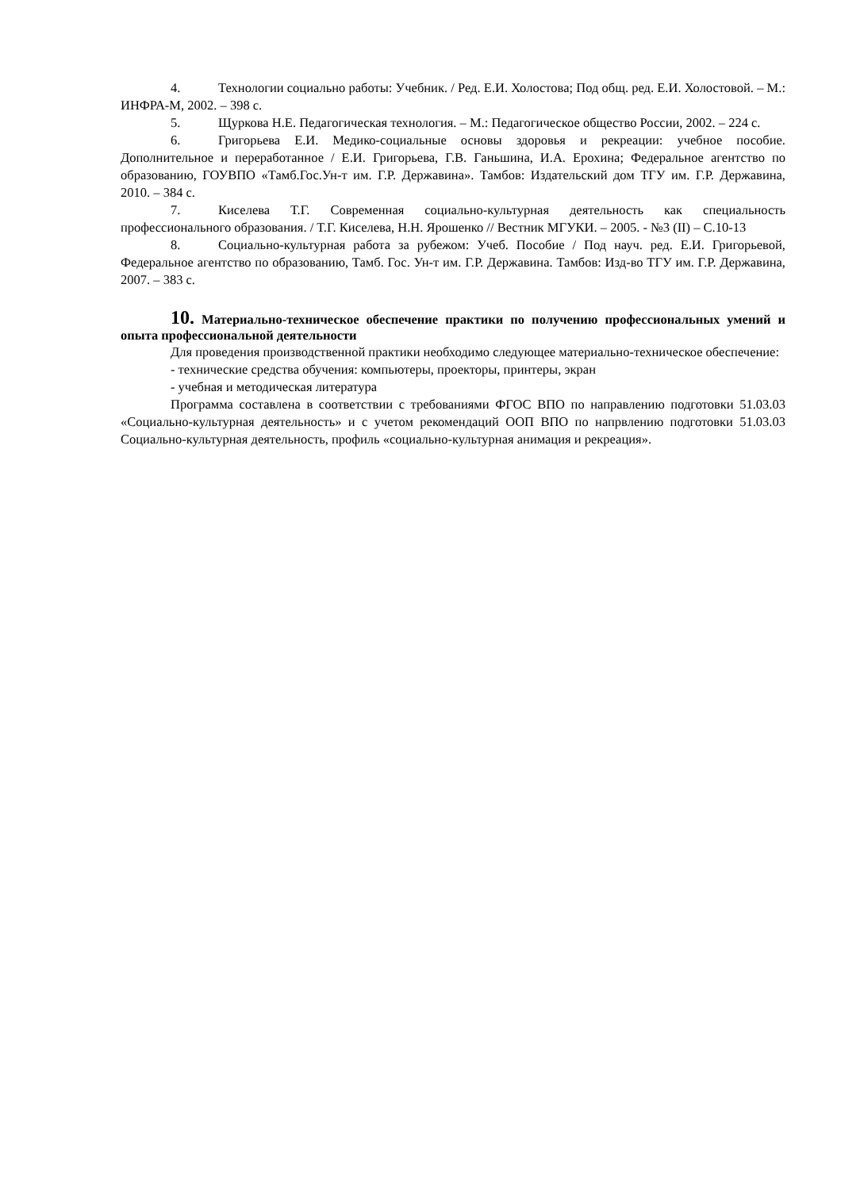4. Технологии социально работы: Учебник. / Ред. Е.И. Холостова; Под общ. ред. Е.И. Холостовой. – М.: ИНФРА-М, 2002. – 398 с.
5. Щуркова Н.Е. Педагогическая технология. – М.: Педагогическое общество России, 2002. – 224 с.
6. Григорьева Е.И. Медико-социальные основы здоровья и рекреации: учебное пособие. Дополнительное и переработанное / Е.И. Григорьева, Г.В. Ганьшина, И.А. Ерохина; Федеральное агентство по образованию, ГОУВПО «Тамб.Гос.Ун-т им. Г.Р. Державина». Тамбов: Издательский дом ТГУ им. Г.Р. Державина, 2010. – 384 с.
7. Киселева Т.Г. Современная социально-культурная деятельность как специальность профессионального образования. / Т.Г. Киселева, Н.Н. Ярошенко // Вестник МГУКИ. – 2005. - №3 (II) – С.10-13
8. Социально-культурная работа за рубежом: Учеб. Пособие / Под науч. ред. Е.И. Григорьевой, Федеральное агентство по образованию, Тамб. Гос. Ун-т им. Г.Р. Державина. Тамбов: Изд-во ТГУ им. Г.Р. Державина, 2007. – 383 с.
10. Материально-техническое обеспечение практики по получению профессиональных умений и опыта профессиональной деятельности
Для проведения производственной практики необходимо следующее материально-техническое обеспечение:
- технические средства обучения: компьютеры, проекторы, принтеры, экран
- учебная и методическая литература
Программа составлена в соответствии с требованиями ФГОС ВПО по направлению подготовки 51.03.03 «Социально-культурная деятельность» и с учетом рекомендаций ООП ВПО по напрвлению подготовки 51.03.03 Социально-культурная деятельность, профиль «социально-культурная анимация и рекреация».